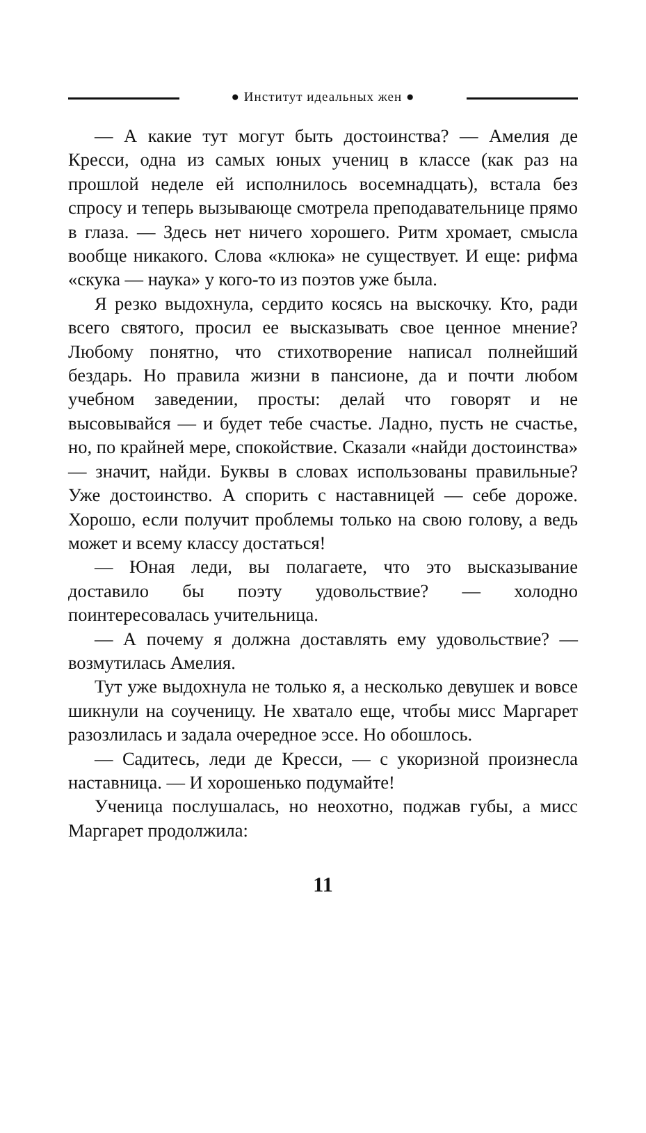● Институт идеальных жен ●
— А какие тут могут быть достоинства? — Амелия де Кресси, одна из самых юных учениц в классе (как раз на прошлой неделе ей исполнилось восемнадцать), встала без спросу и теперь вызывающе смотрела преподавательнице прямо в глаза. — Здесь нет ничего хорошего. Ритм хромает, смысла вообще никакого. Слова «клюка» не существует. И еще: рифма «скука — наука» у кого-то из поэтов уже была.
Я резко выдохнула, сердито косясь на выскочку. Кто, ради всего святого, просил ее высказывать свое ценное мнение? Любому понятно, что стихотворение написал полнейший бездарь. Но правила жизни в пансионе, да и почти любом учебном заведении, просты: делай что говорят и не высовывайся — и будет тебе счастье. Ладно, пусть не счастье, но, по крайней мере, спокойствие. Сказали «найди достоинства» — значит, найди. Буквы в словах использованы правильные? Уже достоинство. А спорить с наставницей — себе дороже. Хорошо, если получит проблемы только на свою голову, а ведь может и всему классу достаться!
— Юная леди, вы полагаете, что это высказывание доставило бы поэту удовольствие? — холодно поинтересовалась учительница.
— А почему я должна доставлять ему удовольствие? — возмутилась Амелия.
Тут уже выдохнула не только я, а несколько девушек и вовсе шикнули на соученицу. Не хватало еще, чтобы мисс Маргарет разозлилась и задала очередное эссе. Но обошлось.
— Садитесь, леди де Кресси, — с укоризной произнесла наставница. — И хорошенько подумайте!
Ученица послушалась, но неохотно, поджав губы, а мисс Маргарет продолжила:
11